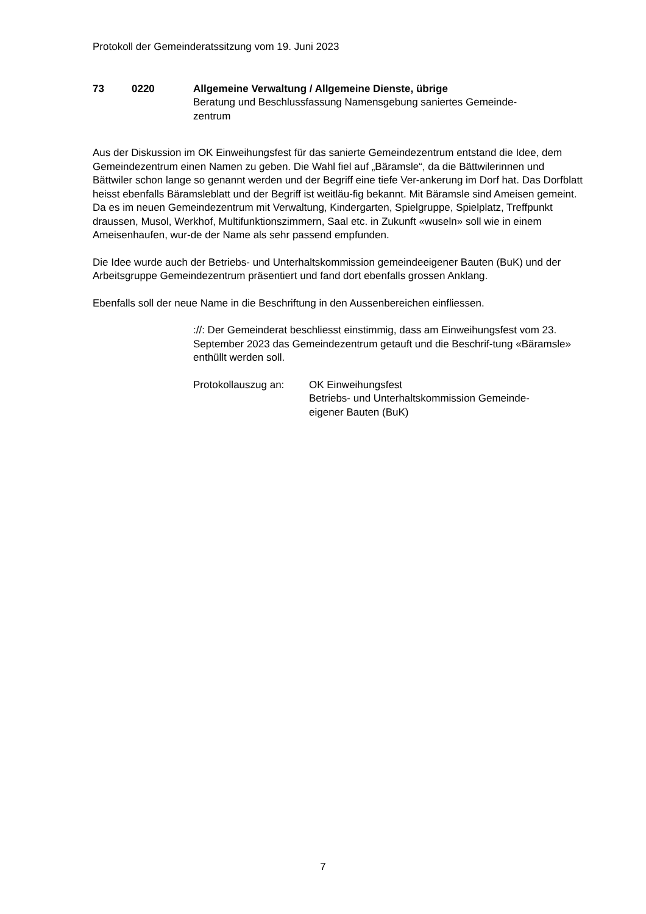Protokoll der Gemeinderatssitzung vom 19. Juni 2023
73 0220 Allgemeine Verwaltung / Allgemeine Dienste, übrige
Beratung und Beschlussfassung Namensgebung saniertes Gemeinde-
zentrum
Aus der Diskussion im OK Einweihungsfest für das sanierte Gemeindezentrum entstand die Idee, dem Gemeindezentrum einen Namen zu geben. Die Wahl fiel auf „Bäramsle“, da die Bättwilerinnen und Bättwiler schon lange so genannt werden und der Begriff eine tiefe Ver-ankerung im Dorf hat. Das Dorfblatt heisst ebenfalls Bäramsleblatt und der Begriff ist weitläu-fig bekannt. Mit Bäramsle sind Ameisen gemeint. Da es im neuen Gemeindezentrum mit Verwaltung, Kindergarten, Spielgruppe, Spielplatz, Treffpunkt draussen, Musol, Werkhof, Multifunktionszimmern, Saal etc. in Zukunft «wuseln» soll wie in einem Ameisenhaufen, wur-de der Name als sehr passend empfunden.
Die Idee wurde auch der Betriebs- und Unterhaltskommission gemeindeeigener Bauten (BuK) und der Arbeitsgruppe Gemeindezentrum präsentiert und fand dort ebenfalls grossen Anklang.
Ebenfalls soll der neue Name in die Beschriftung in den Aussenbereichen einfliessen.
://: Der Gemeinderat beschliesst einstimmig, dass am Einweihungsfest vom 23. September 2023 das Gemeindezentrum getauft und die Beschrif-tung «Bäramsle» enthüllt werden soll.
Protokollauszug an:
OK Einweihungsfest
Betriebs- und Unterhaltskommission Gemeinde-
eigener Bauten (BuK)
7